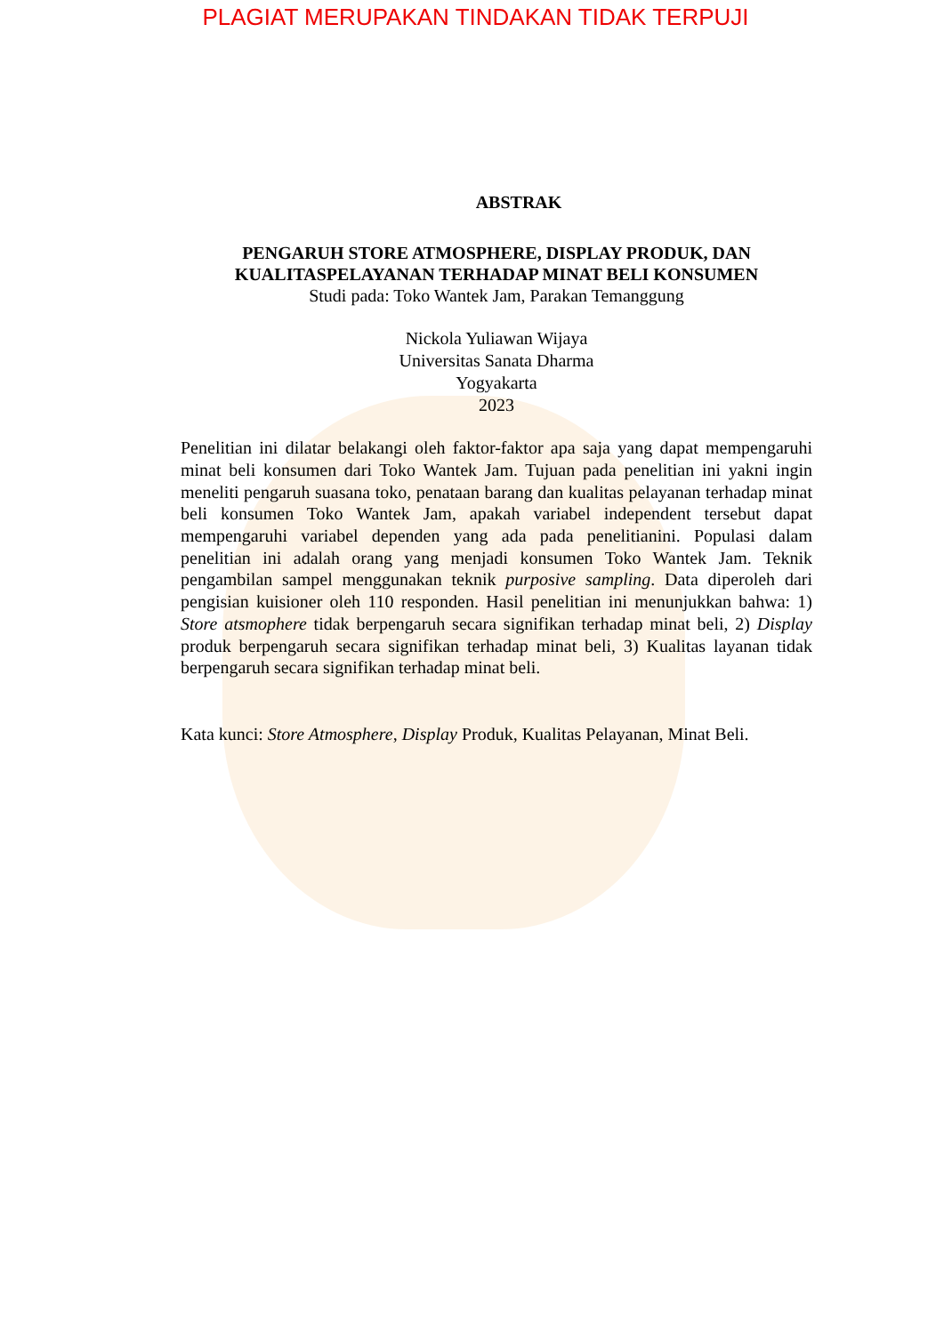PLAGIAT MERUPAKAN TINDAKAN TIDAK TERPUJI
ABSTRAK
PENGARUH STORE ATMOSPHERE, DISPLAY PRODUK, DAN
KUALITASPELAYANAN TERHADAP MINAT BELI KONSUMEN
Studi pada: Toko Wantek Jam, Parakan Temanggung
Nickola Yuliawan Wijaya
Universitas Sanata Dharma
Yogyakarta
2023
Penelitian ini dilatar belakangi oleh faktor-faktor apa saja yang dapat mempengaruhi minat beli konsumen dari Toko Wantek Jam. Tujuan pada penelitian ini yakni ingin meneliti pengaruh suasana toko, penataan barang dan kualitas pelayanan terhadap minat beli konsumen Toko Wantek Jam, apakah variabel independent tersebut dapat mempengaruhi variabel dependen yang ada pada penelitianini. Populasi dalam penelitian ini adalah orang yang menjadi konsumen Toko Wantek Jam. Teknik pengambilan sampel menggunakan teknik purposive sampling. Data diperoleh dari pengisian kuisioner oleh 110 responden. Hasil penelitian ini menunjukkan bahwa: 1) Store atsmophere tidak berpengaruh secara signifikan terhadap minat beli, 2) Display produk berpengaruh secara signifikan terhadap minat beli, 3) Kualitas layanan tidak berpengaruh secara signifikan terhadap minat beli.
Kata kunci: Store Atmosphere, Display Produk, Kualitas Pelayanan, Minat Beli.